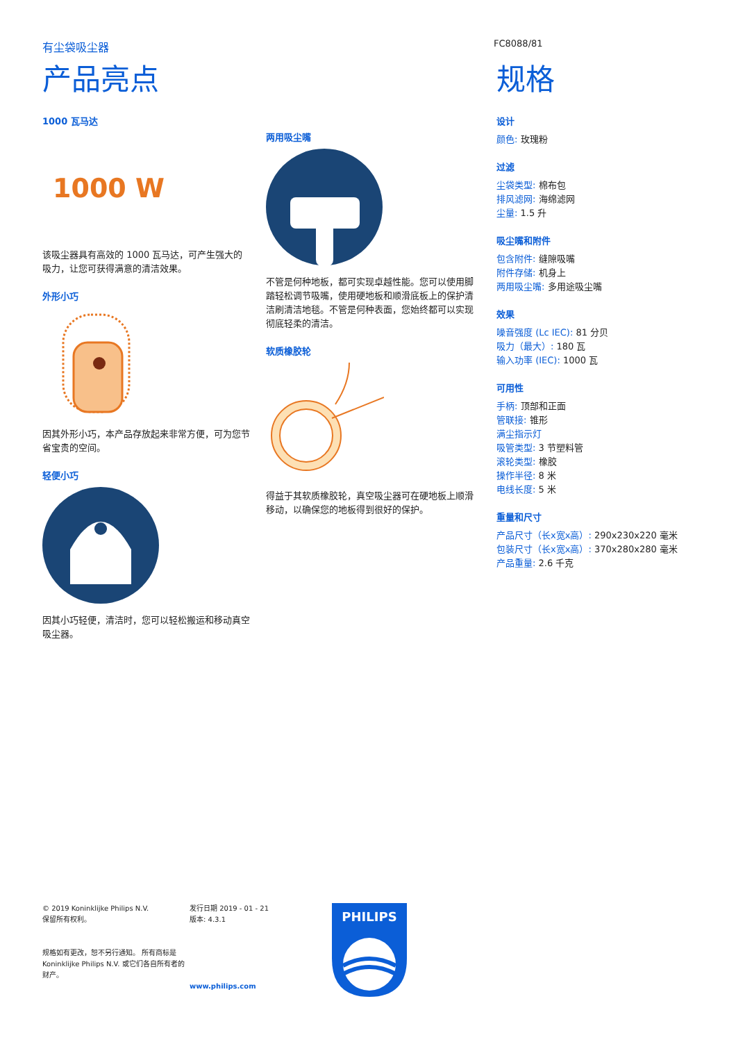有尘袋吸尘器
FC8088/81
产品亮点
1000 瓦马达
1000 W
该吸尘器具有高效的 1000 瓦马达，可产生强大的吸力，让您可获得满意的清洁效果。
外形小巧
因其外形小巧，本产品存放起来非常方便，可为您节省宝贵的空间。
轻便小巧
因其小巧轻便，清洁时，您可以轻松搬运和移动真空吸尘器。
两用吸尘嘴
不管是何种地板，都可实现卓越性能。您可以使用脚踏轻松调节吸嘴，使用硬地板和顺滑底板上的保护清洁刷清洁地毯。不管是何种表面，您始终都可以实现彻底轻柔的清洁。
软质橡胶轮
得益于其软质橡胶轮，真空吸尘器可在硬地板上顺滑移动，以确保您的地板得到很好的保护。
规格
设计
颜色: 玫瑰粉
过滤
尘袋类型: 棉布包
排风滤网: 海绵滤网
尘量: 1.5 升
吸尘嘴和附件
包含附件: 缝隙吸嘴
附件存储: 机身上
两用吸尘嘴: 多用途吸尘嘴
效果
噪音强度 (Lc IEC): 81 分贝
吸力（最大）: 180 瓦
输入功率 (IEC): 1000 瓦
可用性
手柄: 顶部和正面
管联接: 锥形
满尘指示灯
吸管类型: 3 节塑料管
滚轮类型: 橡胶
操作半径: 8 米
电线长度: 5 米
重量和尺寸
产品尺寸（长x宽x高）: 290x230x220 毫米
包装尺寸（长x宽x高）: 370x280x280 毫米
产品重量: 2.6 千克
© 2019 Koninklijke Philips N.V.
保留所有权利。
规格如有更改，恕不另行通知。 所有商标是 Koninklijke Philips N.V. 或它们各自所有者的财产。
发行日期 2019 - 01 - 21
版本: 4.3.1
www.philips.com
PHILIPS